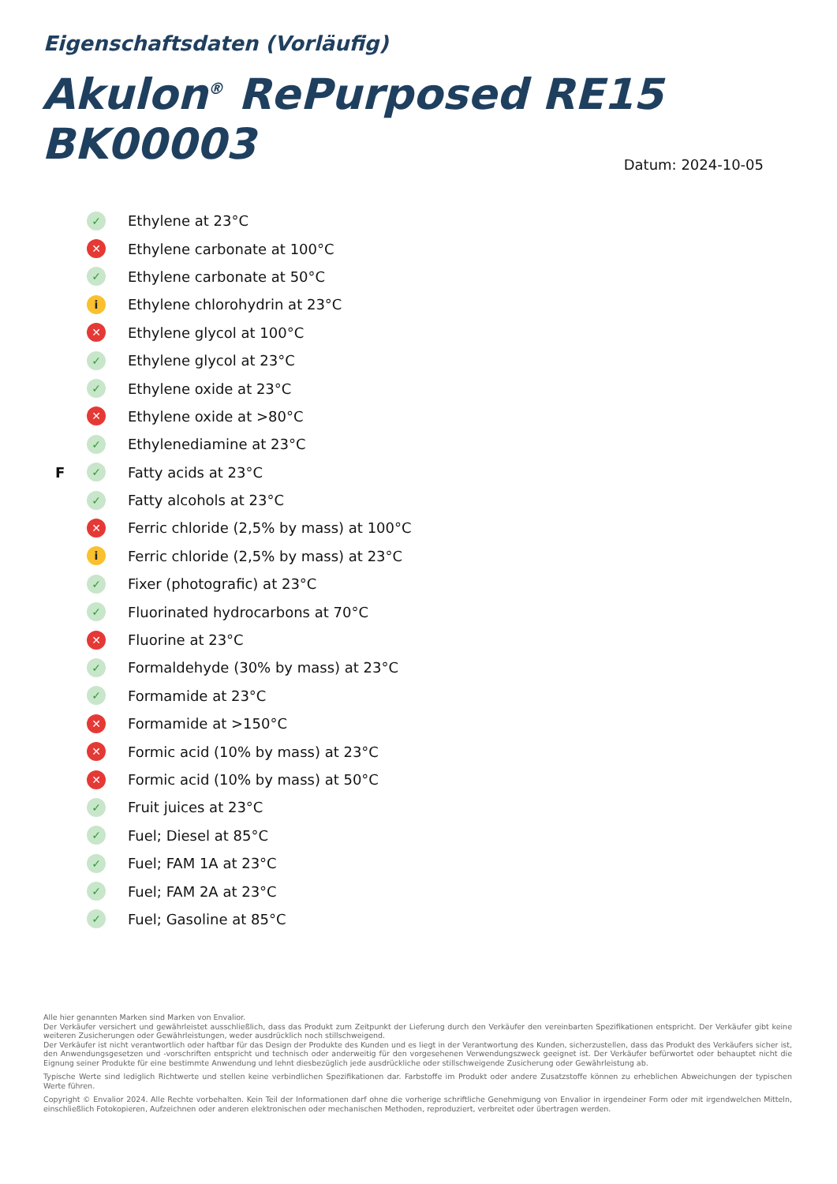Eigenschaftsdaten (Vorläufig)
Akulon<sup>®</sup> RePurposed RE15 BK00003
Datum: 2024-10-05
✓ Ethylene at 23°C
✕ Ethylene carbonate at 100°C
✓ Ethylene carbonate at 50°C
i Ethylene chlorohydrin at 23°C
✕ Ethylene glycol at 100°C
✓ Ethylene glycol at 23°C
✓ Ethylene oxide at 23°C
✕ Ethylene oxide at >80°C
✓ Ethylenediamine at 23°C
F ✓ Fatty acids at 23°C
✓ Fatty alcohols at 23°C
✕ Ferric chloride (2,5% by mass) at 100°C
i Ferric chloride (2,5% by mass) at 23°C
✓ Fixer (photografic) at 23°C
✓ Fluorinated hydrocarbons at 70°C
✕ Fluorine at 23°C
✓ Formaldehyde (30% by mass) at 23°C
✓ Formamide at 23°C
✕ Formamide at >150°C
✕ Formic acid (10% by mass) at 23°C
✕ Formic acid (10% by mass) at 50°C
✓ Fruit juices at 23°C
✓ Fuel; Diesel at 85°C
✓ Fuel; FAM 1A at 23°C
✓ Fuel; FAM 2A at 23°C
✓ Fuel; Gasoline at 85°C
Alle hier genannten Marken sind Marken von Envalior.
Der Verkäufer versichert und gewährleistet ausschließlich, dass das Produkt zum Zeitpunkt der Lieferung durch den Verkäufer den vereinbarten Spezifikationen entspricht. Der Verkäufer gibt keine weiteren Zusicherungen oder Gewährleistungen, weder ausdrücklich noch stillschweigend.
Der Verkäufer ist nicht verantwortlich oder haftbar für das Design der Produkte des Kunden und es liegt in der Verantwortung des Kunden, sicherzustellen, dass das Produkt des Verkäufers sicher ist, den Anwendungsgesetzen und -vorschriften entspricht und technisch oder anderweitig für den vorgesehenen Verwendungszweck geeignet ist. Der Verkäufer befürwortet oder behauptet nicht die Eignung seiner Produkte für eine bestimmte Anwendung und lehnt diesbezüglich jede ausdrückliche oder stillschweigende Zusicherung oder Gewährleistung ab.
Typische Werte sind lediglich Richtwerte und stellen keine verbindlichen Spezifikationen dar. Farbstoffe im Produkt oder andere Zusatzstoffe können zu erheblichen Abweichungen der typischen Werte führen.
Copyright © Envalior 2024. Alle Rechte vorbehalten. Kein Teil der Informationen darf ohne die vorherige schriftliche Genehmigung von Envalior in irgendeiner Form oder mit irgendwelchen Mitteln, einschließlich Fotokopieren, Aufzeichnen oder anderen elektronischen oder mechanischen Methoden, reproduziert, verbreitet oder übertragen werden.